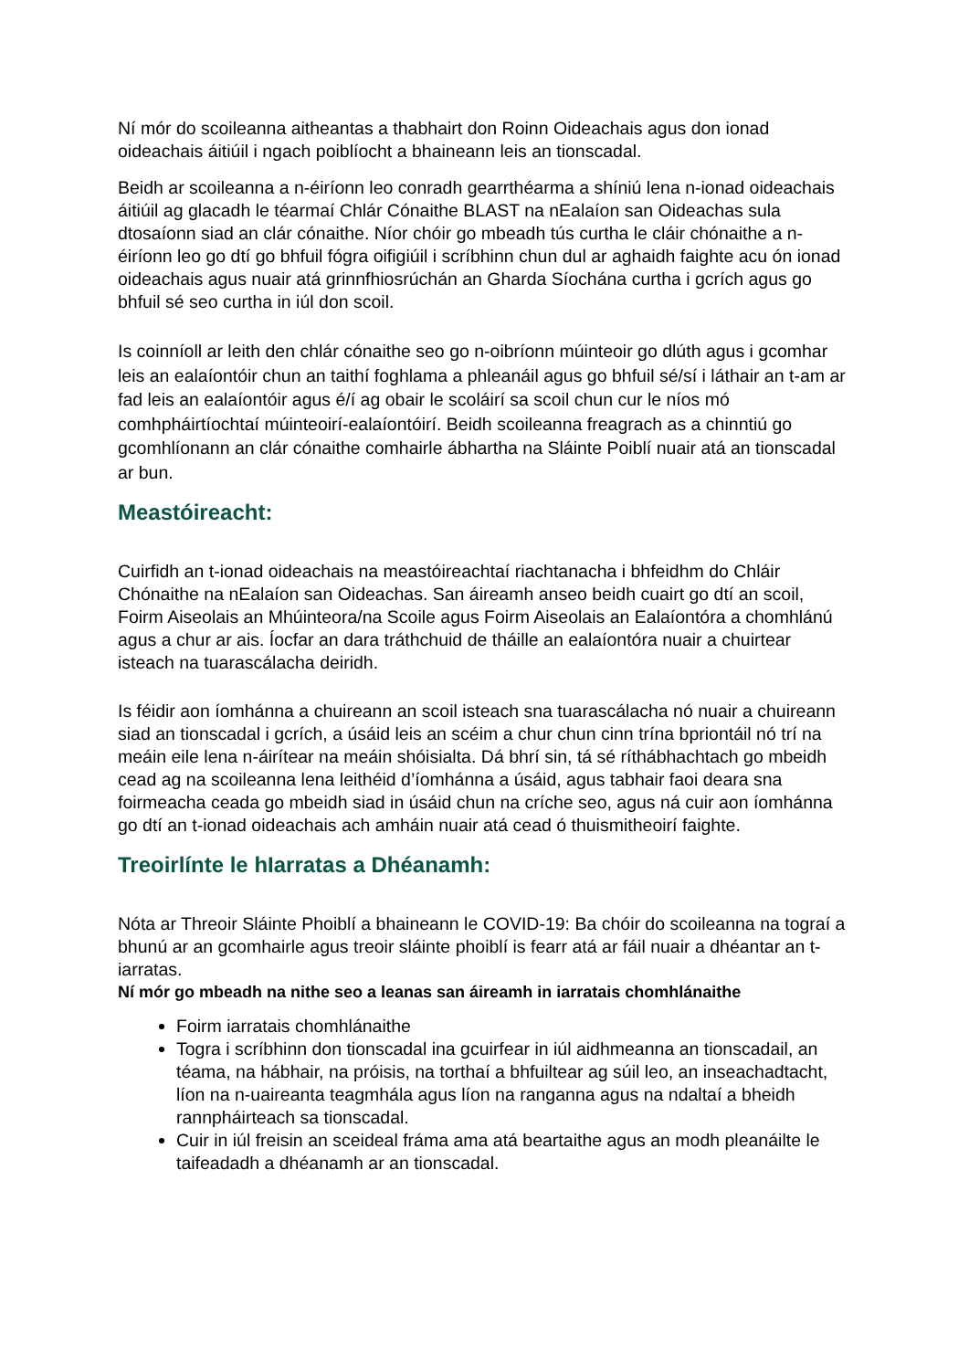Ní mór do scoileanna aitheantas a thabhairt don Roinn Oideachais agus don ionad oideachais áitiúil i ngach poiblíocht a bhaineann leis an tionscadal.
Beidh ar scoileanna a n-éiríonn leo conradh gearrthéarma a shíniú lena n-ionad oideachais áitiúil ag glacadh le téarmaí Chlár Cónaithe BLAST na nEalaíon san Oideachas sula dtosaíonn siad an clár cónaithe. Níor chóir go mbeadh tús curtha le cláir chónaithe a n-éiríonn leo go dtí go bhfuil fógra oifigiúil i scríbhinn chun dul ar aghaidh faighte acu ón ionad oideachais agus nuair atá grinnfhiosrúchán an Gharda Síochána curtha i gcrích agus go bhfuil sé seo curtha in iúl don scoil.
Is coinníoll ar leith den chlár cónaithe seo go n-oibríonn múinteoir go dlúth agus i gcomhar leis an ealaíontóir chun an taithí foghlama a phleanáil agus go bhfuil sé/sí i láthair an t-am ar fad leis an ealaíontóir agus é/í ag obair le scoláirí sa scoil chun cur le níos mó comhpháirtíochtaí múinteoirí-ealaíontóirí. Beidh scoileanna freagrach as a chinntiú go gcomhlíonann an clár cónaithe comhairle ábhartha na Sláinte Poiblí nuair atá an tionscadal ar bun.
Meastóireacht:
Cuirfidh an t-ionad oideachais na meastóireachtaí riachtanacha i bhfeidhm do Chláir Chónaithe na nEalaíon san Oideachas. San áireamh anseo beidh cuairt go dtí an scoil, Foirm Aiseolais an Mhúinteora/na Scoile agus Foirm Aiseolais an Ealaíontóra a chomhlánú agus a chur ar ais. Íocfar an dara tráthchuid de tháille an ealaíontóra nuair a chuirtear isteach na tuarascálacha deiridh.
Is féidir aon íomhánna a chuireann an scoil isteach sna tuarascálacha nó nuair a chuireann siad an tionscadal i gcrích, a úsáid leis an scéim a chur chun cinn trína bpriontáil nó trí na meáin eile lena n-áirítear na meáin shóisialta. Dá bhrí sin, tá sé ríthábhachtach go mbeidh cead ag na scoileanna lena leithéid d’íomhánna a úsáid, agus tabhair faoi deara sna foirmeacha ceada go mbeidh siad in úsáid chun na críche seo, agus ná cuir aon íomhánna go dtí an t-ionad oideachais ach amháin nuair atá cead ó thuismitheoirí faighte.
Treoirlínte le hIarratas a Dhéanamh:
Nóta ar Threoir Sláinte Phoiblí a bhaineann le COVID-19: Ba chóir do scoileanna na tograí a bhunú ar an gcomhairle agus treoir sláinte phoiblí is fearr atá ar fáil nuair a dhéantar an t-iarratas.
Ní mór go mbeadh na nithe seo a leanas san áireamh in iarratais chomhlánaithe
Foirm iarratais chomhlánaithe
Togra i scríbhinn don tionscadal ina gcuirfear in iúl aidhmeanna an tionscadail, an téama, na hábhair, na próisis, na torthaí a bhfuiltear ag súil leo, an inseachadtacht, líon na n-uaireanta teagmhála agus líon na ranganna agus na ndaltaí a bheidh rannpháirteach sa tionscadal.
Cuir in iúl freisin an sceideal fráma ama atá beartaithe agus an modh pleanáilte le taifeadadh a dhéanamh ar an tionscadal.